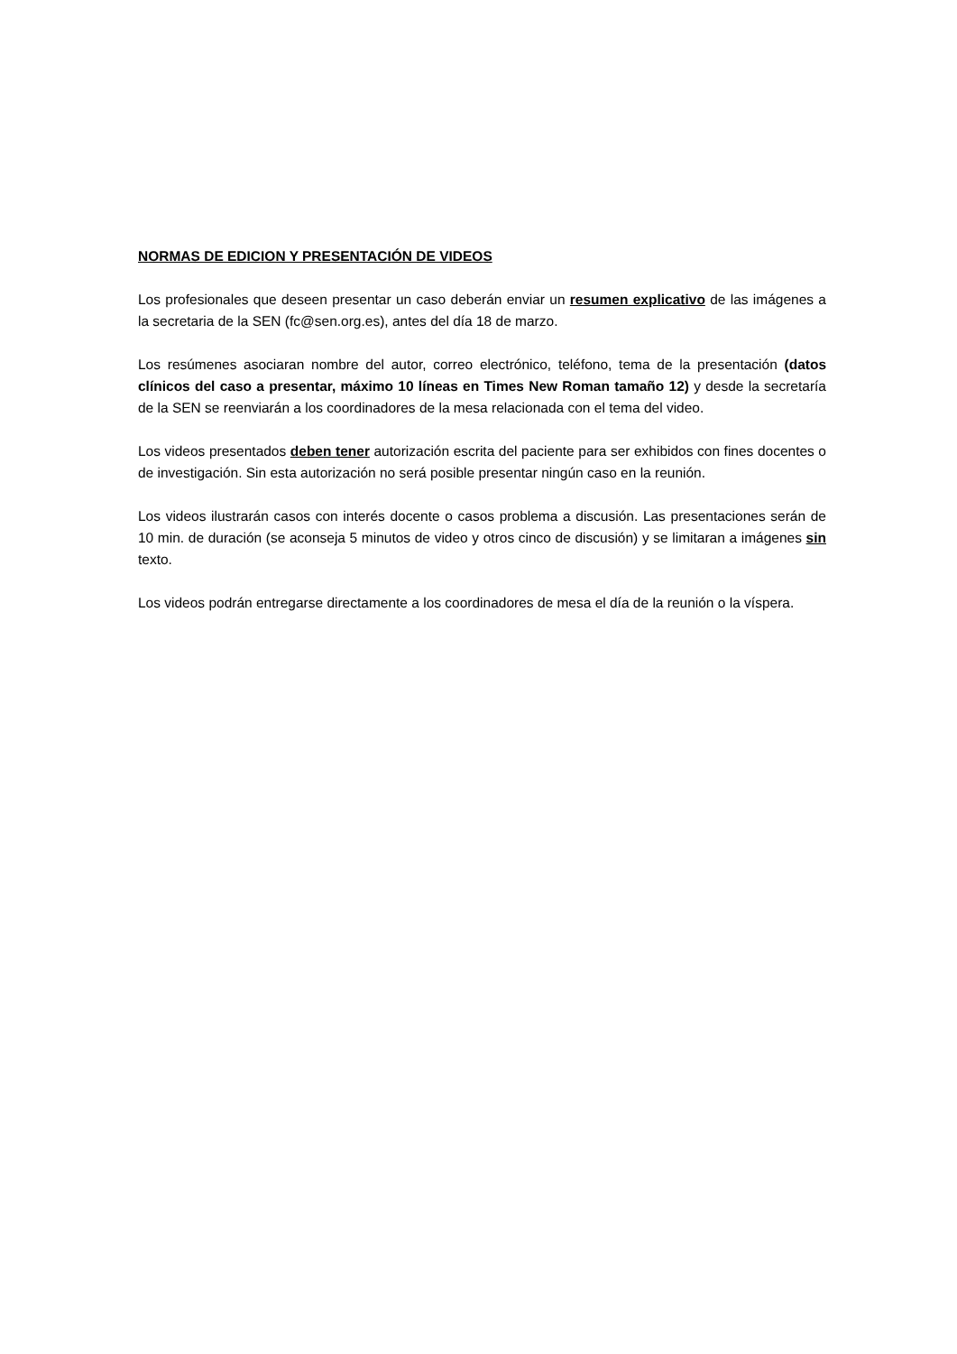NORMAS DE EDICION Y PRESENTACIÓN DE VIDEOS
Los profesionales que deseen presentar un caso deberán enviar un resumen explicativo de las imágenes a la secretaria de la SEN (fc@sen.org.es), antes del día 18 de marzo.
Los resúmenes asociaran nombre del autor, correo electrónico, teléfono, tema de la presentación (datos clínicos del caso a presentar, máximo 10 líneas en Times New Roman tamaño 12) y desde la secretaría de la SEN se reenviarán a los coordinadores de la mesa relacionada con el tema del video.
Los videos presentados deben tener autorización escrita del paciente para ser exhibidos con fines docentes o de investigación. Sin esta autorización no será posible presentar ningún caso en la reunión.
Los videos ilustrarán casos con interés docente o casos problema a discusión. Las presentaciones serán de 10 min. de duración (se aconseja 5 minutos de video y otros cinco de discusión) y se limitaran a imágenes sin texto.
Los videos podrán entregarse directamente a los coordinadores de mesa el día de la reunión o la víspera.